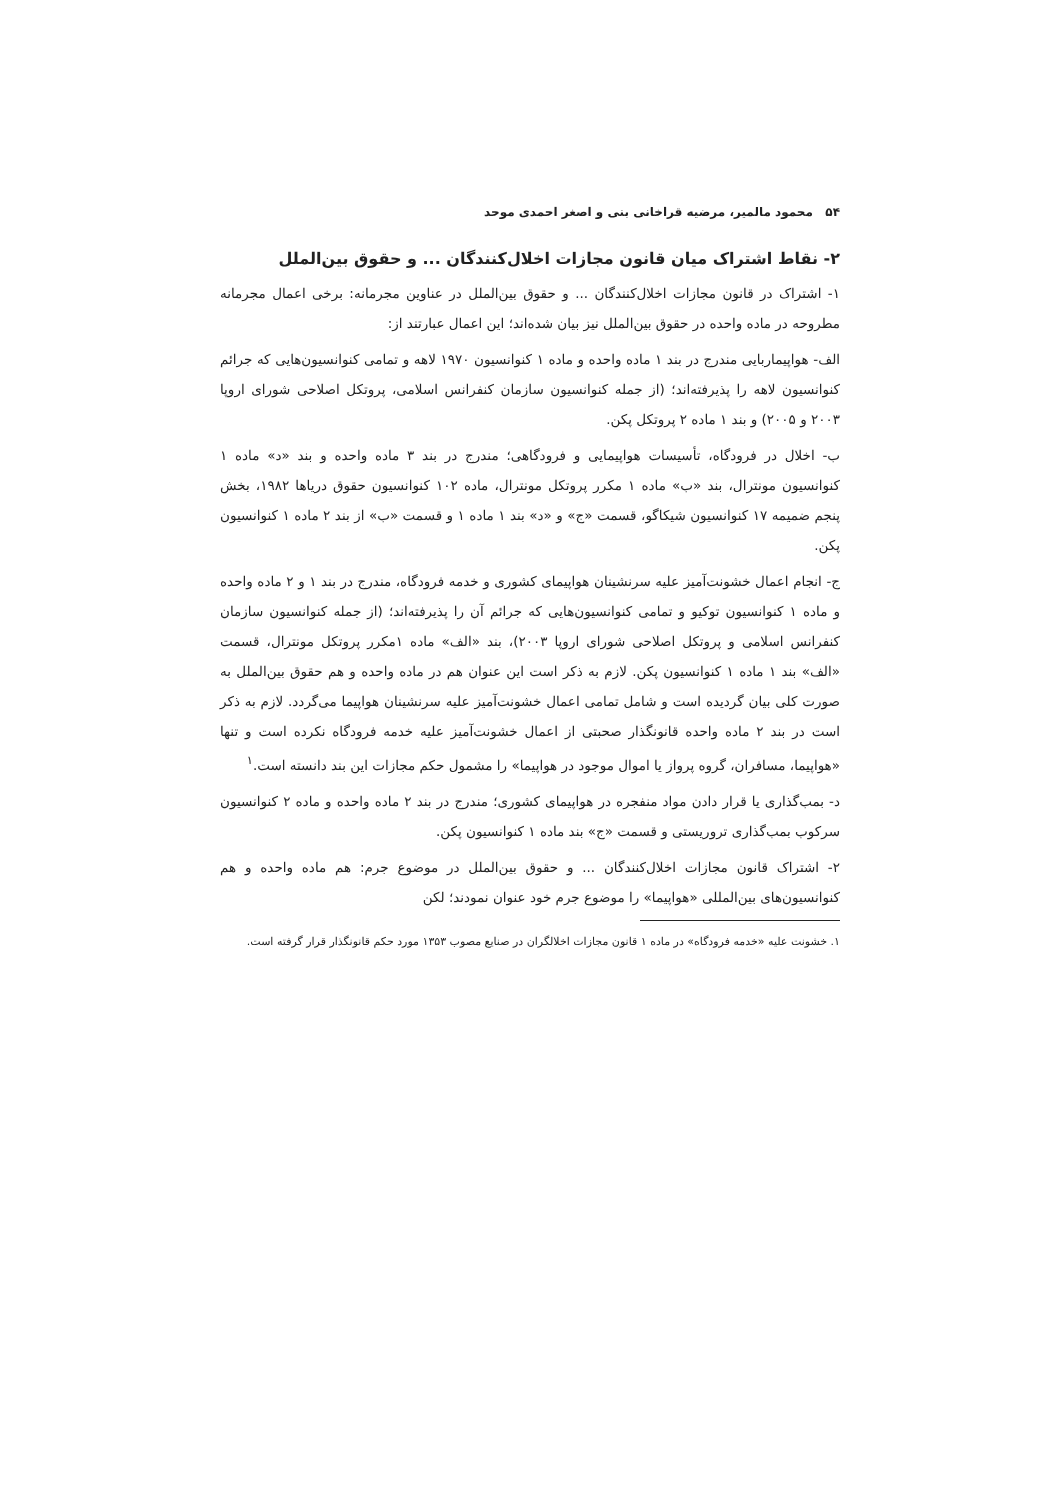۵۴ محمود مالمیر، مرضیه قراخانی بنی و اصغر احمدی موحد
۲- نقاط اشتراک میان قانون مجازات اخلال‌کنندگان ... و حقوق بین‌الملل
۱- اشتراک در قانون مجازات اخلال‌کنندگان ... و حقوق بین‌الملل در عناوین مجرمانه: برخی اعمال مجرمانه مطروحه در ماده واحده در حقوق بین‌الملل نیز بیان شده‌اند؛ این اعمال عبارتند از:
الف- هواپیماربایی مندرج در بند ۱ ماده واحده و ماده ۱ کنوانسیون ۱۹۷۰ لاهه و تمامی کنوانسیون‌هایی که جرائم کنوانسیون لاهه را پذیرفته‌اند؛ (از جمله کنوانسیون سازمان کنفرانس اسلامی، پروتکل اصلاحی شورای اروپا ۲۰۰۳ و ۲۰۰۵) و بند ۱ ماده ۲ پروتکل پکن.
ب- اخلال در فرودگاه، تأسیسات هواپیمایی و فرودگاهی؛ مندرج در بند ۳ ماده واحده و بند «د» ماده ۱ کنوانسیون مونترال، بند «ب» ماده ۱ مکرر پروتکل مونترال، ماده ۱۰۲ کنوانسیون حقوق دریاها ۱۹۸۲، بخش پنجم ضمیمه ۱۷ کنوانسیون شیکاگو، قسمت «ج» و «د» بند ۱ ماده ۱ و قسمت «ب» از بند ۲ ماده ۱ کنوانسیون پکن.
ج- انجام اعمال خشونت‌آمیز علیه سرنشینان هواپیمای کشوری و خدمه فرودگاه، مندرج در بند ۱ و ۲ ماده واحده و ماده ۱ کنوانسیون توکیو و تمامی کنوانسیون‌هایی که جرائم آن را پذیرفته‌اند؛ (از جمله کنوانسیون سازمان کنفرانس اسلامی و پروتکل اصلاحی شورای اروپا ۲۰۰۳)، بند «الف» ماده ۱مکرر پروتکل مونترال، قسمت «الف» بند ۱ ماده ۱ کنوانسیون پکن. لازم به ذکر است این عنوان هم در ماده واحده و هم حقوق بین‌الملل به صورت کلی بیان گردیده است و شامل تمامی اعمال خشونت‌آمیز علیه سرنشینان هواپیما می‌گردد. لازم به ذکر است در بند ۲ ماده واحده قانونگذار صحبتی از اعمال خشونت‌آمیز علیه خدمه فرودگاه نکرده است و تنها «هواپیما، مسافران، گروه پرواز یا اموال موجود در هواپیما» را مشمول حکم مجازات این بند دانسته است.<sup>۱</sup>
د- بمب‌گذاری یا قرار دادن مواد منفجره در هواپیمای کشوری؛ مندرج در بند ۲ ماده واحده و ماده ۲ کنوانسیون سرکوب بمب‌گذاری تروریستی و قسمت «ج» بند ماده ۱ کنوانسیون پکن.
۲- اشتراک قانون مجازات اخلال‌کنندگان ... و حقوق بین‌الملل در موضوع جرم: هم ماده واحده و هم کنوانسیون‌های بین‌المللی «هواپیما» را موضوع جرم خود عنوان نمودند؛ لکن
۱. خشونت علیه «خدمه فرودگاه» در ماده ۱ قانون مجازات اخلالگران در صنایع مصوب ۱۳۵۳ مورد حکم قانونگذار قرار گرفته است.